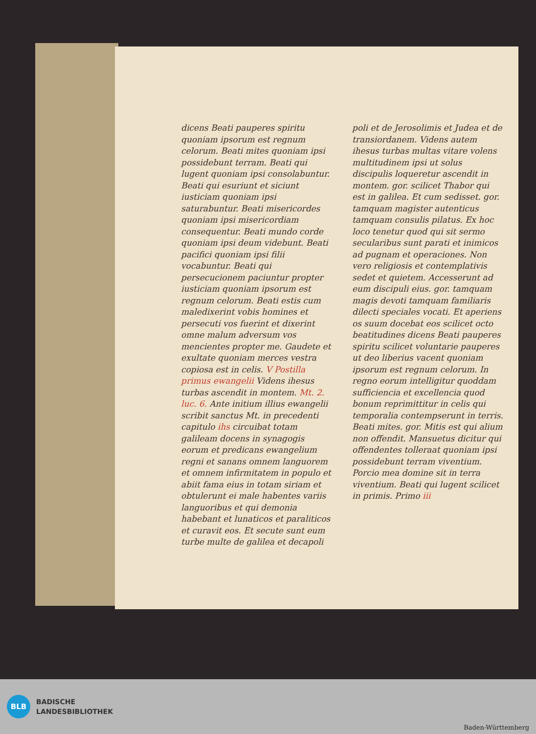dicens Beati pauperes spiritu quoniam ipsorum est regnum celorum. Beati mites quoniam ipsi possidebunt terram. Beati qui lugent quoniam ipsi consolabuntur. Beati qui esuriunt et siciunt iusticiam quoniam ipsi saturabuntur. Beati misericordes quoniam ipsi misericordiam consequentur. Beati mundo corde quoniam ipsi deum videbunt. Beati pacifici quoniam ipsi filii vocabuntur. Beati qui persecucionem paciuntur propter iusticiam quoniam ipsorum est regnum celorum. Beati estis cum maledixerint vobis homines et persecuti vos fuerint et dixerint omne malum adversum vos mencientes propter me. Gaudete et exultate quoniam merces vestra copiosa est in celis. V Postilla primus ewangelii Videns ihesus turbas ascendit in montem. Mt. 2. luc. 6. Ante initium illius ewangelii scribit sanctus Mt. in precedenti capitulo ihs circuibat totam galileam docens in synagogis eorum et predicans ewangelium regni et sanans omnem languorem et omnem infirmitatem in populo et abiit fama eius in totam siriam et obtulerunt ei male habentes variis languoribus et qui demonia habebant et lunaticos et paraliticos et curavit eos. Et secute sunt eum turbe multe de galilea et decapoli
poli et de Jerosolimis et Judea et de transiordanem. Videns autem ihesus turbas multas vitare volens multitudinem ipsi ut solus discipulis loqueretur ascendit in montem. gor. scilicet Thabor qui est in galilea. Et cum sedisset. gor. tamquam magister autenticus tamquam consulis pilatus. Ex hoc loco tenetur quod qui sit sermo secularibus sunt parati et inimicos ad pugnam et operaciones. Non vero religiosis et contemplativis sedet et quietem. Accesserunt ad eum discipuli eius. gor. tamquam magis devoti tamquam familiaris dilecti speciales vocati. Et aperiens os suum docebat eos scilicet octo beatitudines dicens Beati pauperes spiritu scilicet voluntarie pauperes ut deo liberius vacent quoniam ipsorum est regnum celorum. In regno eorum intelligitur quoddam sufficiencia et excellencia quod bonum reprimittitur in celis qui temporalia contempserunt in terris. Beati mites. gor. Mitis est qui alium non offendit. Mansuetus dicitur qui offendentes tolleraat quoniam ipsi possidebunt terram viventium. Porcio mea domine sit in terra viventium. Beati qui lugent scilicet in primis. Primo iii
BLB
BADISCHE
LANDESBIBLIOTHEK
Baden-Württemberg